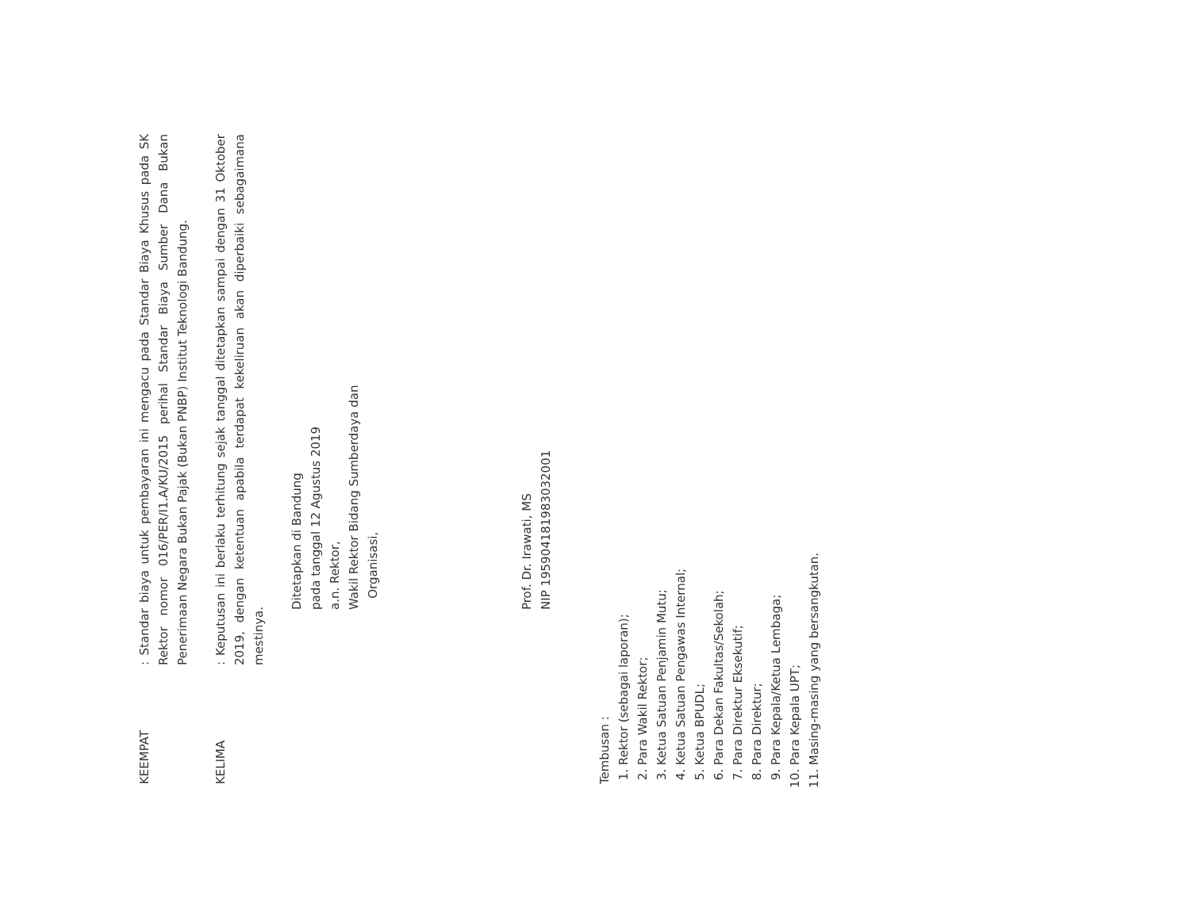KEEMPAT
: Standar biaya untuk pembayaran ini mengacu pada Standar Biaya Khusus pada SK Rektor nomor 016/PER/I1.A/KU/2015 perihal Standar Biaya Sumber Dana Bukan Penerimaan Negara Bukan Pajak (Bukan PNBP) Institut Teknologi Bandung.
KELIMA
: Keputusan ini berlaku terhitung sejak tanggal ditetapkan sampai dengan 31 Oktober 2019, dengan ketentuan apabila terdapat kekeliruan akan diperbaiki sebagaimana mestinya.
Ditetapkan di Bandung
pada tanggal 12 Agustus 2019
a.n. Rektor,
Wakil Rektor Bidang Sumberdaya dan
Organisasi,
Prof. Dr. Irawati, MS
NIP 195904181983032001
Tembusan :
1. Rektor (sebagai laporan);
2. Para Wakil Rektor;
3. Ketua Satuan Penjamin Mutu;
4. Ketua Satuan Pengawas Internal;
5. Ketua BPUDL;
6. Para Dekan Fakultas/Sekolah;
7. Para Direktur Eksekutif;
8. Para Direktur;
9. Para Kepala/Ketua Lembaga;
10. Para Kepala UPT;
11. Masing-masing yang bersangkutan.